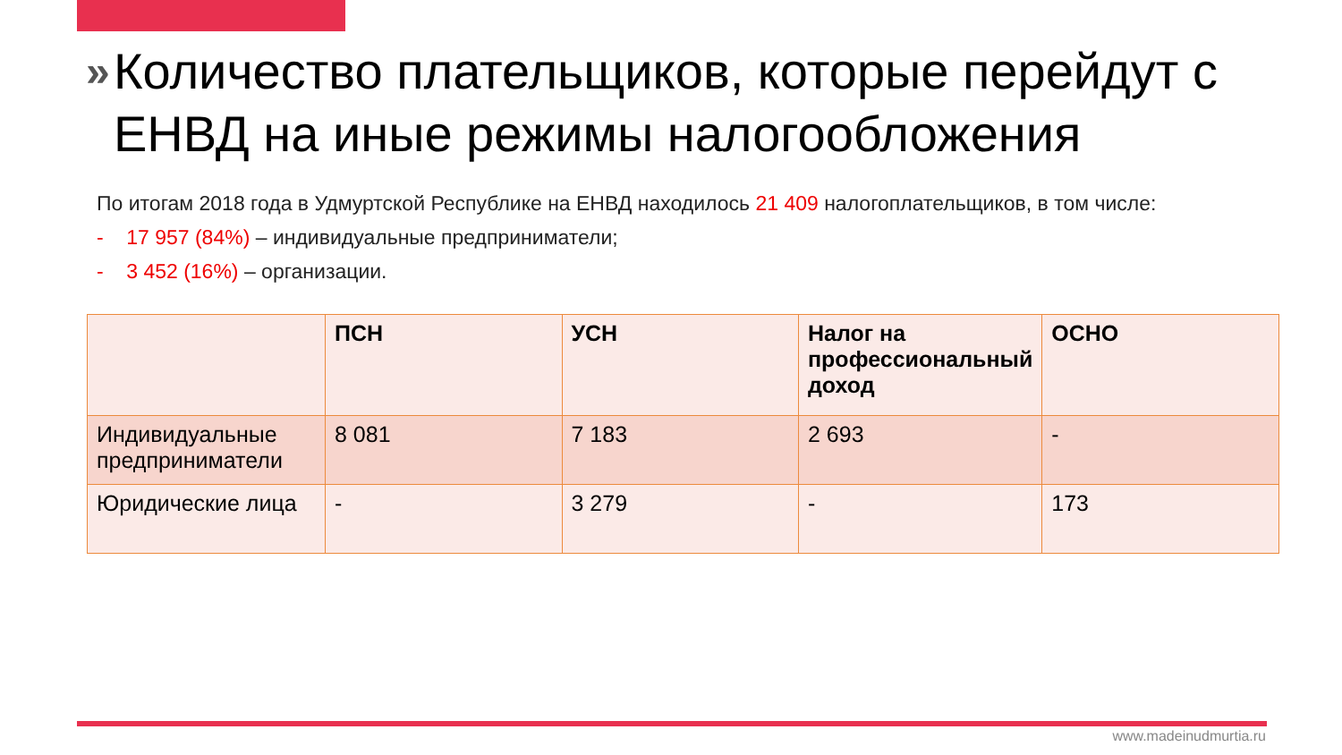» Количество плательщиков, которые перейдут с ЕНВД на иные режимы налогообложения
По итогам 2018 года в Удмуртской Республике на ЕНВД находилось 21 409 налогоплательщиков, в том числе:
- 17 957 (84%) – индивидуальные предприниматели;
- 3 452 (16%) – организации.
| | ПСН | УСН | Налог на профессиональный доход | ОСНО |
| --- | --- | --- | --- | --- |
| Индивидуальные предприниматели | 8 081 | 7 183 | 2 693 | - |
| Юридические лица | - | 3 279 | - | 173 |
www.madeinudmurtia.ru